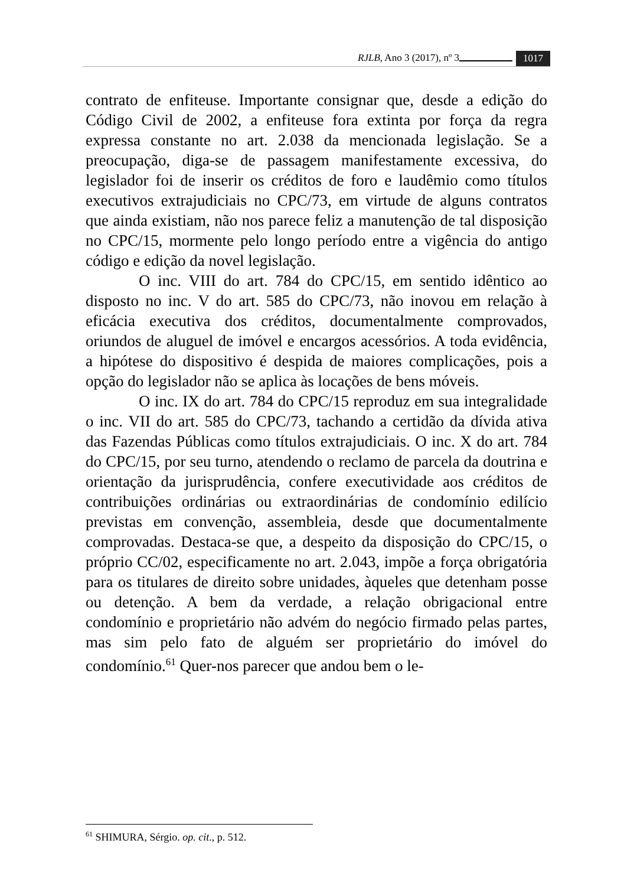RJLB, Ano 3 (2017), nº 3 1017
contrato de enfiteuse. Importante consignar que, desde a edição do Código Civil de 2002, a enfiteuse fora extinta por força da regra expressa constante no art. 2.038 da mencionada legislação. Se a preocupação, diga-se de passagem manifestamente excessiva, do legislador foi de inserir os créditos de foro e laudêmio como títulos executivos extrajudiciais no CPC/73, em virtude de alguns contratos que ainda existiam, não nos parece feliz a manutenção de tal disposição no CPC/15, mormente pelo longo período entre a vigência do antigo código e edição da novel legislação.
O inc. VIII do art. 784 do CPC/15, em sentido idêntico ao disposto no inc. V do art. 585 do CPC/73, não inovou em relação à eficácia executiva dos créditos, documentalmente comprovados, oriundos de aluguel de imóvel e encargos acessórios. A toda evidência, a hipótese do dispositivo é despida de maiores complicações, pois a opção do legislador não se aplica às locações de bens móveis.
O inc. IX do art. 784 do CPC/15 reproduz em sua integralidade o inc. VII do art. 585 do CPC/73, tachando a certidão da dívida ativa das Fazendas Públicas como títulos extrajudiciais. O inc. X do art. 784 do CPC/15, por seu turno, atendendo o reclamo de parcela da doutrina e orientação da jurisprudência, confere executividade aos créditos de contribuições ordinárias ou extraordinárias de condomínio edilício previstas em convenção, assembleia, desde que documentalmente comprovadas. Destaca-se que, a despeito da disposição do CPC/15, o próprio CC/02, especificamente no art. 2.043, impõe a força obrigatória para os titulares de direito sobre unidades, àqueles que detenham posse ou detenção. A bem da verdade, a relação obrigacional entre condomínio e proprietário não advém do negócio firmado pelas partes, mas sim pelo fato de alguém ser proprietário do imóvel do condomínio.<sup>61</sup> Quer-nos parecer que andou bem o le-
<sup>61</sup> SHIMURA, Sérgio. op. cit., p. 512.